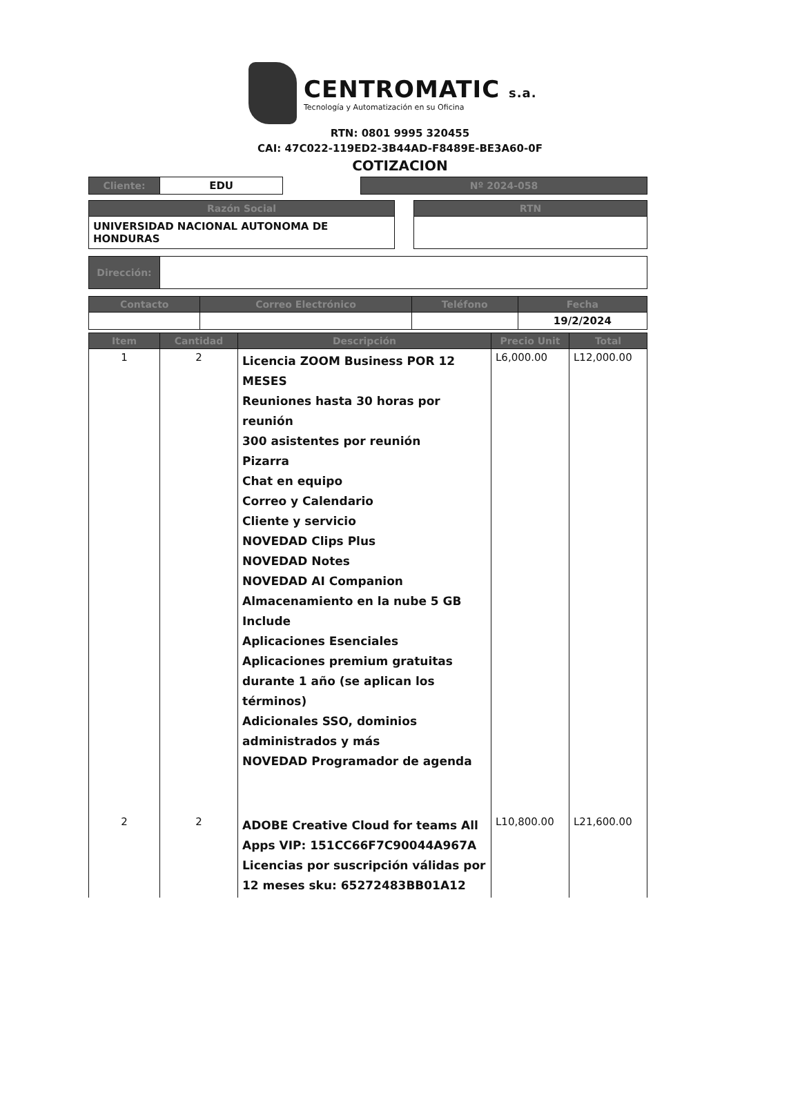CENTROMATIC s.a.
Tecnología y Automatización en su Oficina
RTN: 0801 9995 320455
CAI: 47C022-119ED2-3B44AD-F8489E-BE3A60-0F
COTIZACION
| Cliente: | EDU | | Nº 2024-058 |
| Razón Social | | RTN |
| UNIVERSIDAD NACIONAL AUTONOMA DE HONDURAS | | |
| Dirección: | |
| Contacto | Correo Electrónico | Teléfono | Fecha |
| --- | --- | --- | --- |
| | | | 19/2/2024 |
| Item | Cantidad | Descripción | Precio Unit | Total |
| --- | --- | --- | --- | --- |
| 1 | 2 | Licencia ZOOM Business POR 12 MESES Reuniones hasta 30 horas por reunión 300 asistentes por reunión Pizarra Chat en equipo Correo y Calendario Cliente y servicio NOVEDAD Clips Plus NOVEDAD Notes NOVEDAD AI Companion Almacenamiento en la nube 5 GB Include Aplicaciones Esenciales Aplicaciones premium gratuitas durante 1 año (se aplican los términos) Adicionales SSO, dominios administrados y más NOVEDAD Programador de agenda | L6,000.00 | L12,000.00 |
| 2 | 2 | ADOBE Creative Cloud for teams All Apps VIP: 151CC66F7C90044A967A Licencias por suscripción válidas por 12 meses sku: 65272483BB01A12 | L10,800.00 | L21,600.00 |